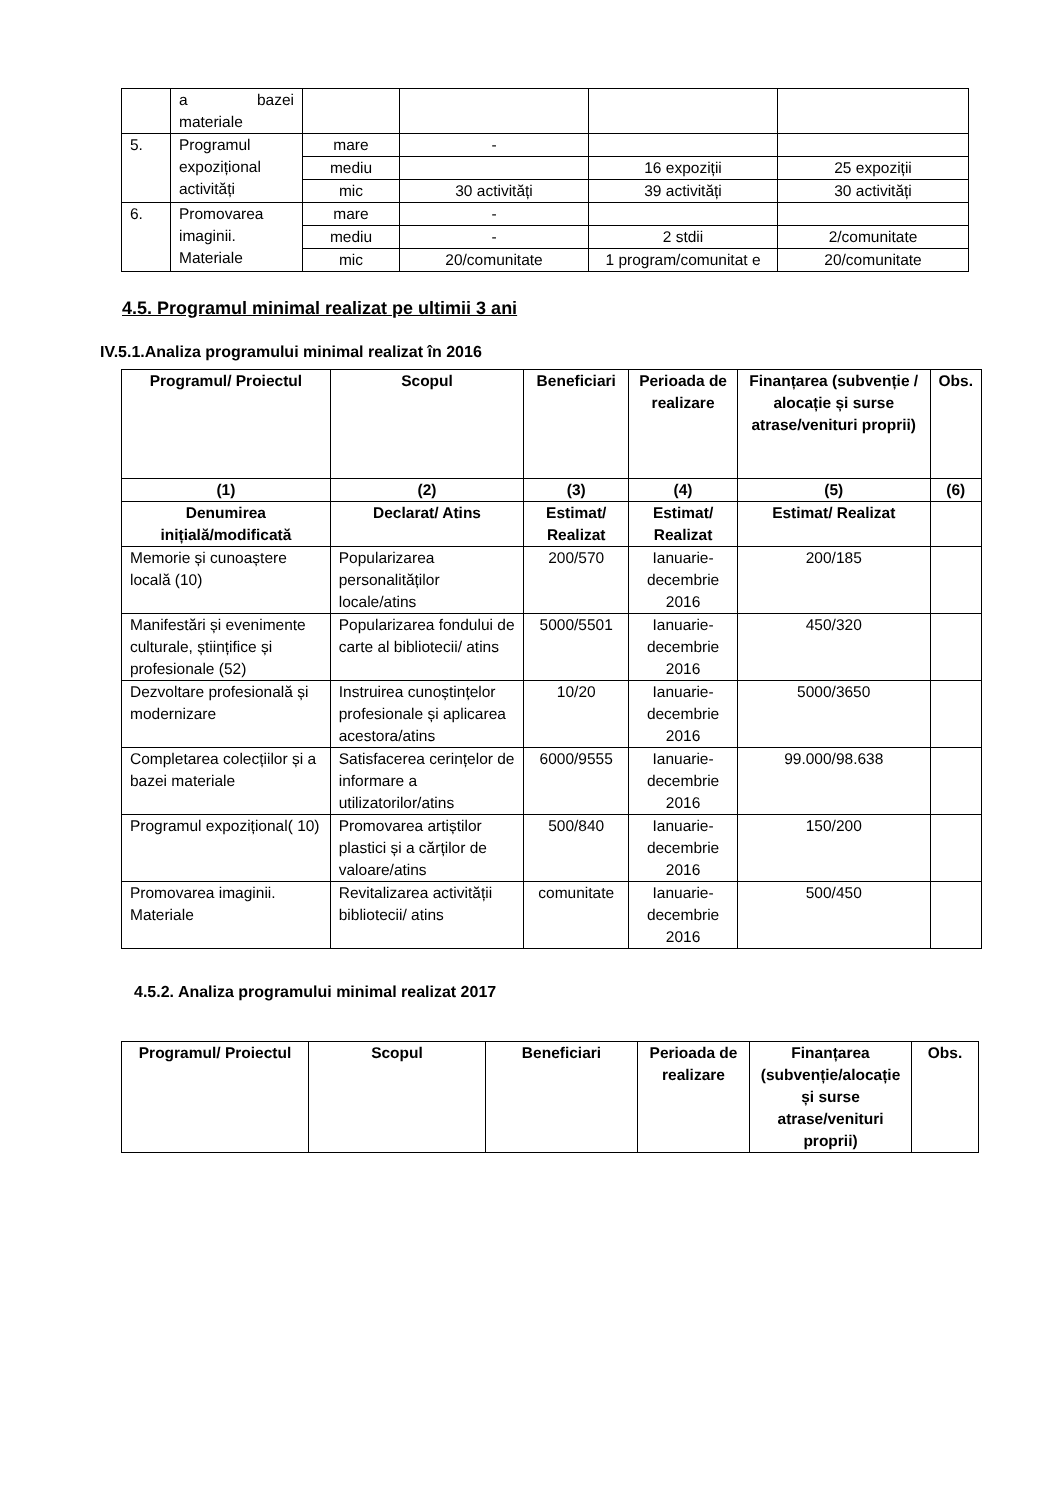| | a bazei materiale | | | | |
| 5. | Programul expozițional activități | mare | - | | |
| | | mediu | | 16 expoziții | 25 expoziții |
| | | mic | 30 activități | 39 activități | 30 activități |
| 6. | Promovarea imaginii. Materiale | mare | - | | |
| | | mediu | - | 2 stdii | 2/comunitate |
| | | mic | 20/comunitate | 1 program/comunitat e | 20/comunitate |
4.5. Programul minimal realizat pe ultimii 3 ani
IV.5.1.Analiza programului minimal realizat în 2016
| Programul/ Proiectul | Scopul | Beneficiari | Perioada de realizare | Finanțarea (subvenție / alocație și surse atrase/venituri proprii) | Obs. |
| --- | --- | --- | --- | --- | --- |
| (1) | (2) | (3) | (4) | (5) | (6) |
| Denumirea inițială/modificată | Declarat/ Atins | Estimat/ Realizat | Estimat/ Realizat | Estimat/ Realizat | |
| Memorie și cunoaștere locală (10) | Popularizarea personalităților locale/atins | 200/570 | Ianuarie-decembrie 2016 | 200/185 | |
| Manifestări și evenimente culturale, științifice și profesionale (52) | Popularizarea fondului de carte al bibliotecii/ atins | 5000/5501 | Ianuarie-decembrie 2016 | 450/320 | |
| Dezvoltare profesională și modernizare | Instruirea cunoștințelor profesionale și aplicarea acestora/atins | 10/20 | Ianuarie-decembrie 2016 | 5000/3650 | |
| Completarea colecțiilor și a bazei materiale | Satisfacerea cerințelor de informare a utilizatorilor/atins | 6000/9555 | Ianuarie-decembrie 2016 | 99.000/98.638 | |
| Programul expozițional( 10) | Promovarea artiștilor plastici și a cărților de valoare/atins | 500/840 | Ianuarie-decembrie 2016 | 150/200 | |
| Promovarea imaginii. Materiale | Revitalizarea activității bibliotecii/ atins | comunitate | Ianuarie-decembrie 2016 | 500/450 | |
4.5.2. Analiza programului minimal realizat 2017
| Programul/ Proiectul | Scopul | Beneficiari | Perioada de realizare | Finanțarea (subvenție/alocație și surse atrase/venituri proprii) | Obs. |
| --- | --- | --- | --- | --- | --- |